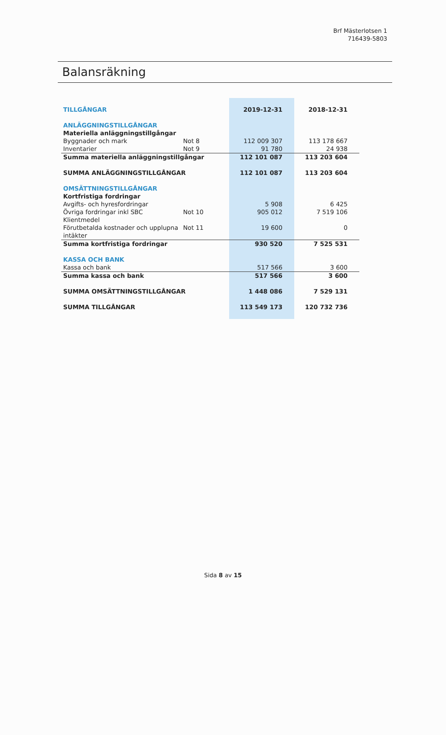Brf Mästerlotsen 1
716439-5803
Balansräkning
| TILLGÅNGAR | | 2019-12-31 | 2018-12-31 |
| ANLÄGGNINGSTILLGÅNGAR | | | |
| Materiella anläggningstillgångar | | | |
| Byggnader och mark | Not 8 | 112 009 307 | 113 178 667 |
| Inventarier | Not 9 | 91 780 | 24 938 |
| Summa materiella anläggningstillgångar | | 112 101 087 | 113 203 604 |
| SUMMA ANLÄGGNINGSTILLGÅNGAR | | 112 101 087 | 113 203 604 |
| OMSÄTTNINGSTILLGÅNGAR | | | |
| Kortfristiga fordringar | | | |
| Avgifts- och hyresfordringar | | 5 908 | 6 425 |
| Övriga fordringar inkl SBC Klientmedel | Not 10 | 905 012 | 7 519 106 |
| Förutbetalda kostnader och upplupna intäkter | Not 11 | 19 600 | 0 |
| Summa kortfristiga fordringar | | 930 520 | 7 525 531 |
| KASSA OCH BANK | | | |
| Kassa och bank | | 517 566 | 3 600 |
| Summa kassa och bank | | 517 566 | 3 600 |
| SUMMA OMSÄTTNINGSTILLGÅNGAR | | 1 448 086 | 7 529 131 |
| SUMMA TILLGÅNGAR | | 113 549 173 | 120 732 736 |
Sida 8 av 15